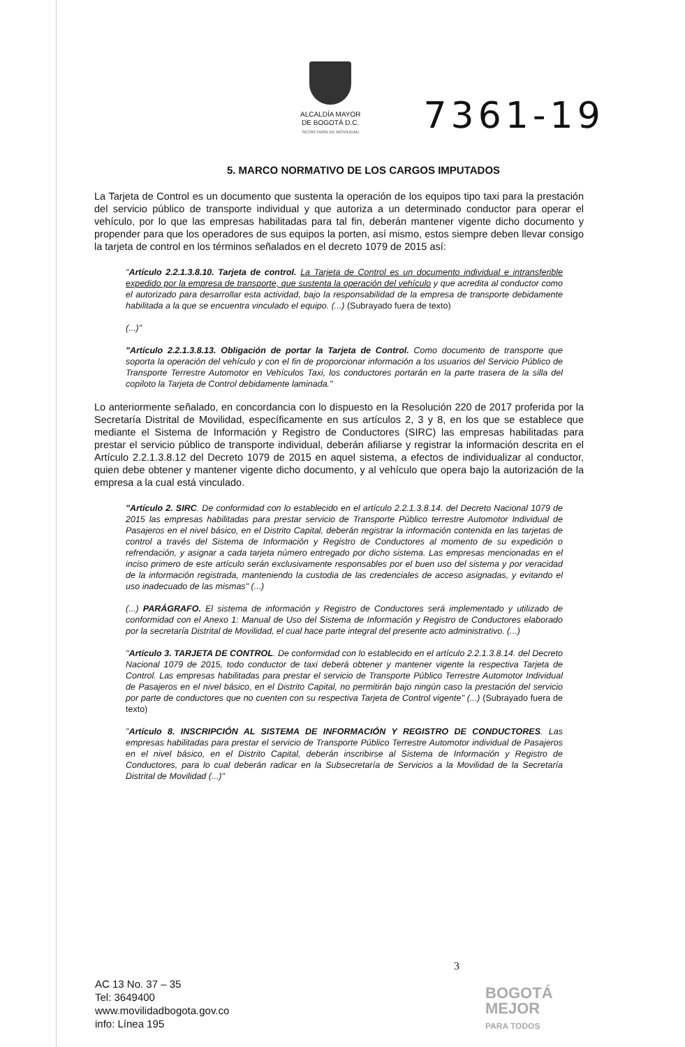ALCALDÍA MAYOR
DE BOGOTÁ D.C.
SECRETARÍA DE MOVILIDAD
7361-19
5. MARCO NORMATIVO DE LOS CARGOS IMPUTADOS
La Tarjeta de Control es un documento que sustenta la operación de los equipos tipo taxi para la prestación del servicio público de transporte individual y que autoriza a un determinado conductor para operar el vehículo, por lo que las empresas habilitadas para tal fin, deberán mantener vigente dicho documento y propender para que los operadores de sus equipos la porten, así mismo, estos siempre deben llevar consigo la tarjeta de control en los términos señalados en el decreto 1079 de 2015 así:
"Artículo 2.2.1.3.8.10. Tarjeta de control. La Tarjeta de Control es un documento individual e intransferible expedido por la empresa de transporte, que sustenta la operación del vehículo y que acredita al conductor como el autorizado para desarrollar esta actividad, bajo la responsabilidad de la empresa de transporte debidamente habilitada a la que se encuentra vinculado el equipo. (...) (Subrayado fuera de texto)
(...)"
"Artículo 2.2.1.3.8.13. Obligación de portar la Tarjeta de Control. Como documento de transporte que soporta la operación del vehículo y con el fin de proporcionar información a los usuarios del Servicio Público de Transporte Terrestre Automotor en Vehículos Taxi, los conductores portarán en la parte trasera de la silla del copiloto la Tarjeta de Control debidamente laminada."
Lo anteriormente señalado, en concordancia con lo dispuesto en la Resolución 220 de 2017 proferida por la Secretaría Distrital de Movilidad, específicamente en sus artículos 2, 3 y 8, en los que se establece que mediante el Sistema de Información y Registro de Conductores (SIRC) las empresas habilitadas para prestar el servicio público de transporte individual, deberán afiliarse y registrar la información descrita en el Artículo 2.2.1.3.8.12 del Decreto 1079 de 2015 en aquel sistema, a efectos de individualizar al conductor, quien debe obtener y mantener vigente dicho documento, y al vehículo que opera bajo la autorización de la empresa a la cual está vinculado.
"Artículo 2. SIRC. De conformidad con lo establecido en el artículo 2.2.1.3.8.14. del Decreto Nacional 1079 de 2015 las empresas habilitadas para prestar servicio de Transporte Público terrestre Automotor Individual de Pasajeros en el nivel básico, en el Distrito Capital, deberán registrar la información contenida en las tarjetas de control a través del Sistema de Información y Registro de Conductores al momento de su expedición o refrendación, y asignar a cada tarjeta número entregado por dicho sistema. Las empresas mencionadas en el inciso primero de este artículo serán exclusivamente responsables por el buen uso del sistema y por veracidad de la información registrada, manteniendo la custodia de las credenciales de acceso asignadas, y evitando el uso inadecuado de las mismas" (...)
(...) PARÁGRAFO. El sistema de información y Registro de Conductores será implementado y utilizado de conformidad con el Anexo 1: Manual de Uso del Sistema de Información y Registro de Conductores elaborado por la secretaría Distrital de Movilidad, el cual hace parte integral del presente acto administrativo. (...)
"Artículo 3. TARJETA DE CONTROL. De conformidad con lo establecido en el artículo 2.2.1.3.8.14. del Decreto Nacional 1079 de 2015, todo conductor de taxi deberá obtener y mantener vigente la respectiva Tarjeta de Control. Las empresas habilitadas para prestar el servicio de Transporte Público Terrestre Automotor Individual de Pasajeros en el nivel básico, en el Distrito Capital, no permitirán bajo ningún caso la prestación del servicio por parte de conductores que no cuenten con su respectiva Tarjeta de Control vigente" (...) (Subrayado fuera de texto)
"Artículo 8. INSCRIPCIÓN AL SISTEMA DE INFORMACIÓN Y REGISTRO DE CONDUCTORES. Las empresas habilitadas para prestar el servicio de Transporte Público Terrestre Automotor individual de Pasajeros en el nivel básico, en el Distrito Capital, deberán inscribirse al Sistema de Información y Registro de Conductores, para lo cual deberán radicar en la Subsecretaría de Servicios a la Movilidad de la Secretaría Distrital de Movilidad (...)"
3
AC 13 No. 37 – 35
Tel: 3649400
www.movilidadbogota.gov.co
info: Línea 195
BOGOTÁ
MEJOR
PARA TODOS